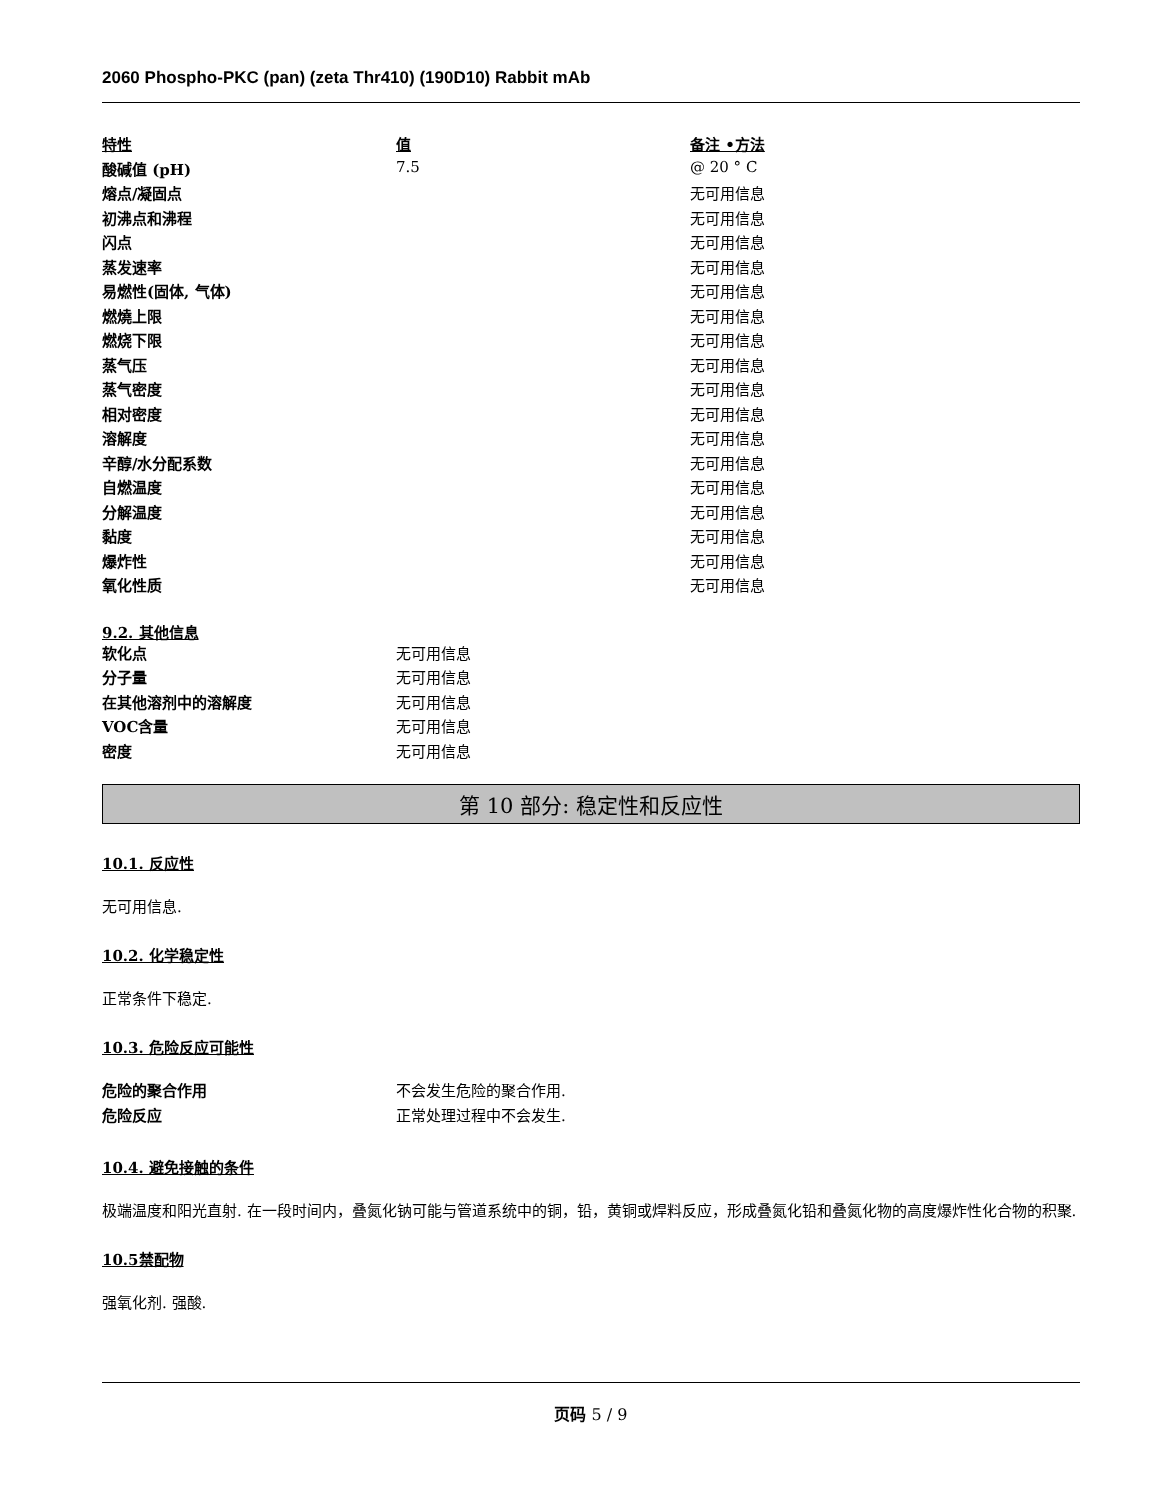2060 Phospho-PKC (pan) (zeta Thr410) (190D10) Rabbit mAb
| 特性 | 值 | 备注 •方法 |
| --- | --- | --- |
| 酸碱值 (pH) | 7.5 | @ 20 ° C |
| 熔点/凝固点 | | 无可用信息 |
| 初沸点和沸程 | | 无可用信息 |
| 闪点 | | 无可用信息 |
| 蒸发速率 | | 无可用信息 |
| 易燃性(固体, 气体) | | 无可用信息 |
| 燃燒上限 | | 无可用信息 |
| 燃烧下限 | | 无可用信息 |
| 蒸气压 | | 无可用信息 |
| 蒸气密度 | | 无可用信息 |
| 相对密度 | | 无可用信息 |
| 溶解度 | | 无可用信息 |
| 辛醇/水分配系数 | | 无可用信息 |
| 自燃温度 | | 无可用信息 |
| 分解温度 | | 无可用信息 |
| 黏度 | | 无可用信息 |
| 爆炸性 | | 无可用信息 |
| 氧化性质 | | 无可用信息 |
9.2. 其他信息
| 软化点 | 无可用信息 |
| 分子量 | 无可用信息 |
| 在其他溶剂中的溶解度 | 无可用信息 |
| VOC含量 | 无可用信息 |
| 密度 | 无可用信息 |
第 10 部分: 稳定性和反应性
10.1. 反应性
无可用信息.
10.2. 化学稳定性
正常条件下稳定.
10.3. 危险反应可能性
| 危险的聚合作用 | 不会发生危险的聚合作用. |
| 危险反应 | 正常处理过程中不会发生. |
10.4. 避免接触的条件
极端温度和阳光直射. 在一段时间内，叠氮化钠可能与管道系统中的铜，铅，黄铜或焊料反应，形成叠氮化铅和叠氮化物的高度爆炸性化合物的积聚.
10.5禁配物
强氧化剂. 强酸.
页码 5 / 9